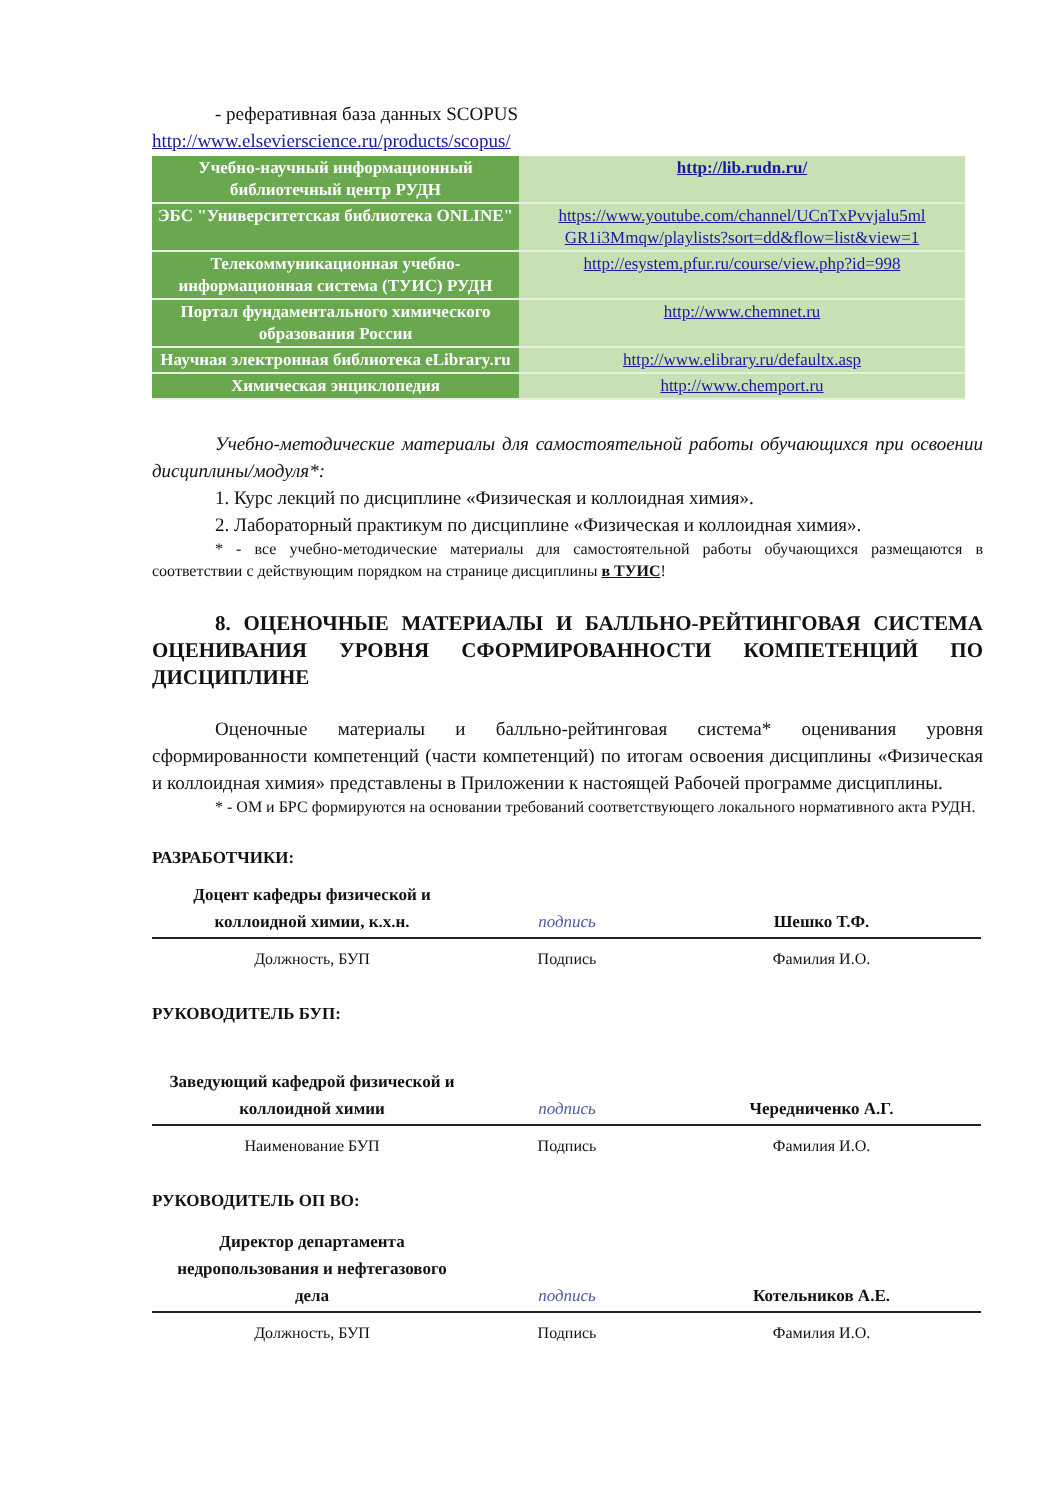- реферативная база данных SCOPUS
http://www.elsevierscience.ru/products/scopus/
| Учебно-научный информационный библиотечный центр РУДН | http://lib.rudn.ru/ |
| ЭБС "Университетская библиотека ONLINE" | https://www.youtube.com/channel/UCnTxPvvjalu5ml GR1i3Mmqw/playlists?sort=dd&flow=list&view=1 |
| Телекоммуникационная учебно-информационная система (ТУИС) РУДН | http://esystem.pfur.ru/course/view.php?id=998 |
| Портал фундаментального химического образования России | http://www.chemnet.ru |
| Научная электронная библиотека eLibrary.ru | http://www.elibrary.ru/defaultx.asp |
| Химическая энциклопедия | http://www.chemport.ru |
Учебно-методические материалы для самостоятельной работы обучающихся при освоении дисциплины/модуля*:
1. Курс лекций по дисциплине «Физическая и коллоидная химия».
2. Лабораторный практикум по дисциплине «Физическая и коллоидная химия».
* - все учебно-методические материалы для самостоятельной работы обучающихся размещаются в соответствии с действующим порядком на странице дисциплины в ТУИС!
8. ОЦЕНОЧНЫЕ МАТЕРИАЛЫ И БАЛЛЬНО-РЕЙТИНГОВАЯ СИСТЕМА ОЦЕНИВАНИЯ УРОВНЯ СФОРМИРОВАННОСТИ КОМПЕТЕНЦИЙ ПО ДИСЦИПЛИНЕ
Оценочные материалы и балльно-рейтинговая система* оценивания уровня сформированности компетенций (части компетенций) по итогам освоения дисциплины «Физическая и коллоидная химия» представлены в Приложении к настоящей Рабочей программе дисциплины.
* - ОМ и БРС формируются на основании требований соответствующего локального нормативного акта РУДН.
РАЗРАБОТЧИКИ:
| Доцент кафедры физической и коллоидной химии, к.х.н. | подпись | Шешко Т.Ф. |
| Должность, БУП | Подпись | Фамилия И.О. |
РУКОВОДИТЕЛЬ БУП:
| Заведующий кафедрой физической и коллоидной химии | подпись | Чередниченко А.Г. |
| Наименование БУП | Подпись | Фамилия И.О. |
РУКОВОДИТЕЛЬ ОП ВО:
| Директор департамента недропользования и нефтегазового дела | подпись | Котельников А.Е. |
| Должность, БУП | Подпись | Фамилия И.О. |